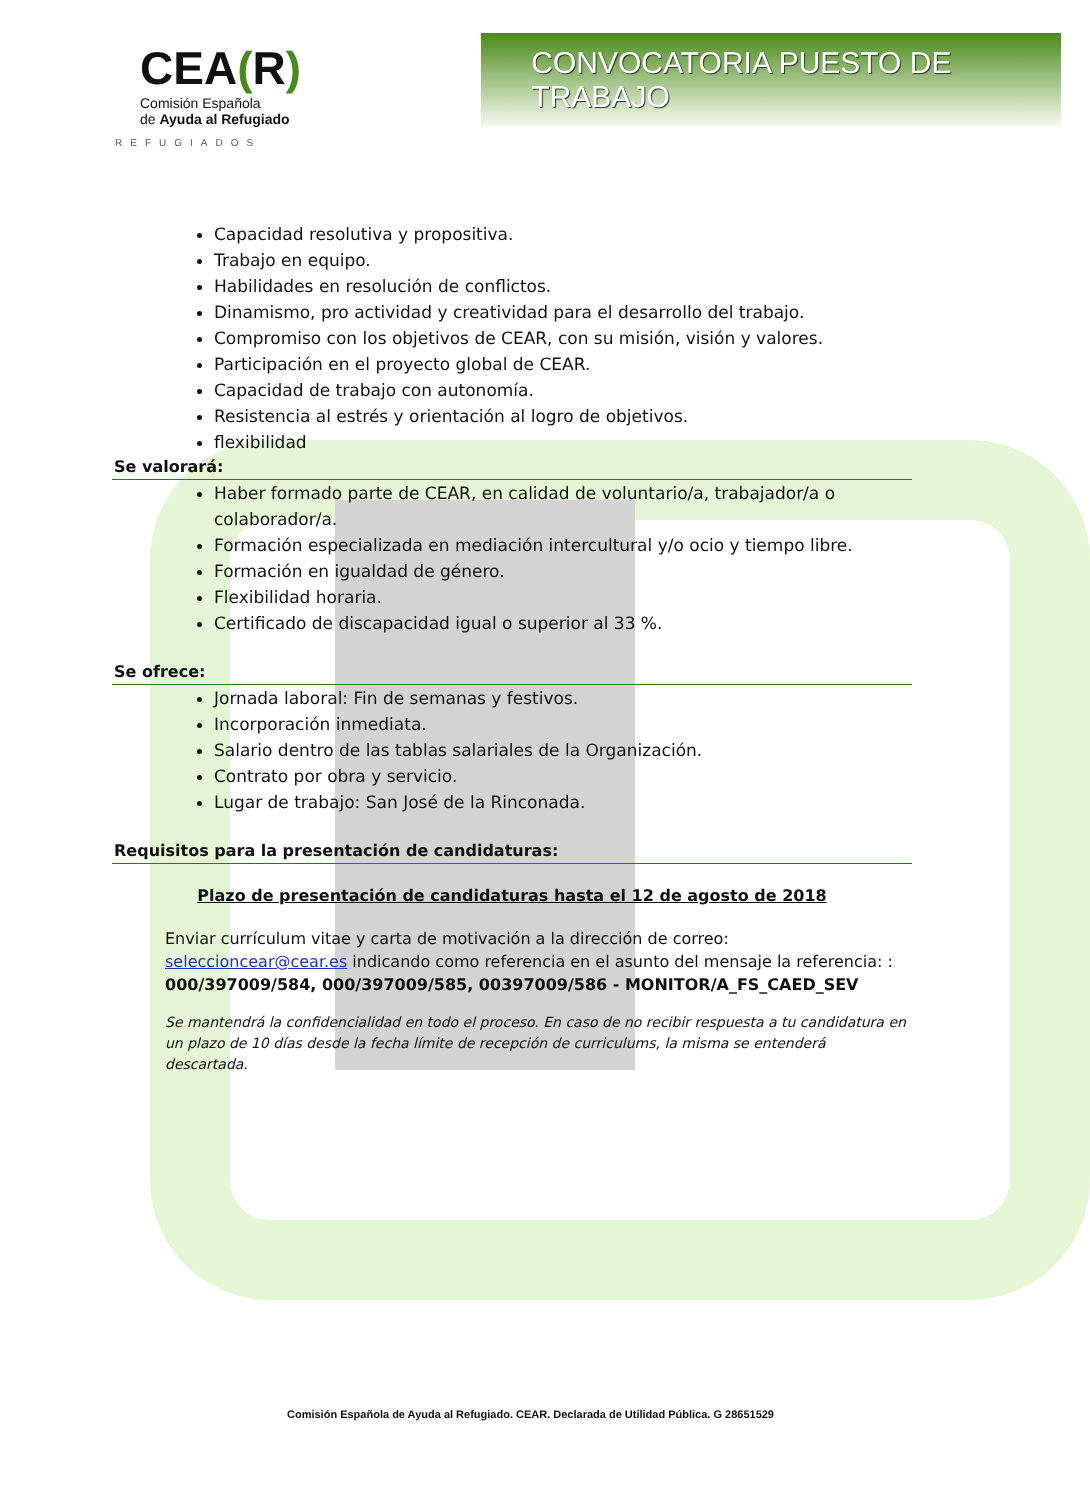CEA(R)
Comisión Española
de Ayuda al Refugiado
REFUGIADOS
CONVOCATORIA PUESTO DE TRABAJO
Capacidad resolutiva y propositiva.
Trabajo en equipo.
Habilidades en resolución de conflictos.
Dinamismo, pro actividad y creatividad para el desarrollo del trabajo.
Compromiso con los objetivos de CEAR, con su misión, visión y valores.
Participación en el proyecto global de CEAR.
Capacidad de trabajo con autonomía.
Resistencia al estrés y orientación al logro de objetivos.
flexibilidad
Se valorará:
Haber formado parte de CEAR, en calidad de voluntario/a, trabajador/a o colaborador/a.
Formación especializada en mediación intercultural y/o ocio y tiempo libre.
Formación en igualdad de género.
Flexibilidad horaria.
Certificado de discapacidad igual o superior al 33 %.
Se ofrece:
Jornada laboral: Fin de semanas y festivos.
Incorporación inmediata.
Salario dentro de las tablas salariales de la Organización.
Contrato por obra y servicio.
Lugar de trabajo: San José de la Rinconada.
Requisitos para la presentación de candidaturas:
Plazo de presentación de candidaturas hasta el 12 de agosto de 2018
Enviar currículum vitae y carta de motivación a la dirección de correo: seleccioncear@cear.es indicando como referencia en el asunto del mensaje la referencia: : 000/397009/584, 000/397009/585, 00397009/586 - MONITOR/A_FS_CAED_SEV
Se mantendrá la confidencialidad en todo el proceso. En caso de no recibir respuesta a tu candidatura en un plazo de 10 días desde la fecha límite de recepción de curriculums, la misma se entenderá descartada.
Comisión Española de Ayuda al Refugiado. CEAR. Declarada de Utilidad Pública. G 28651529